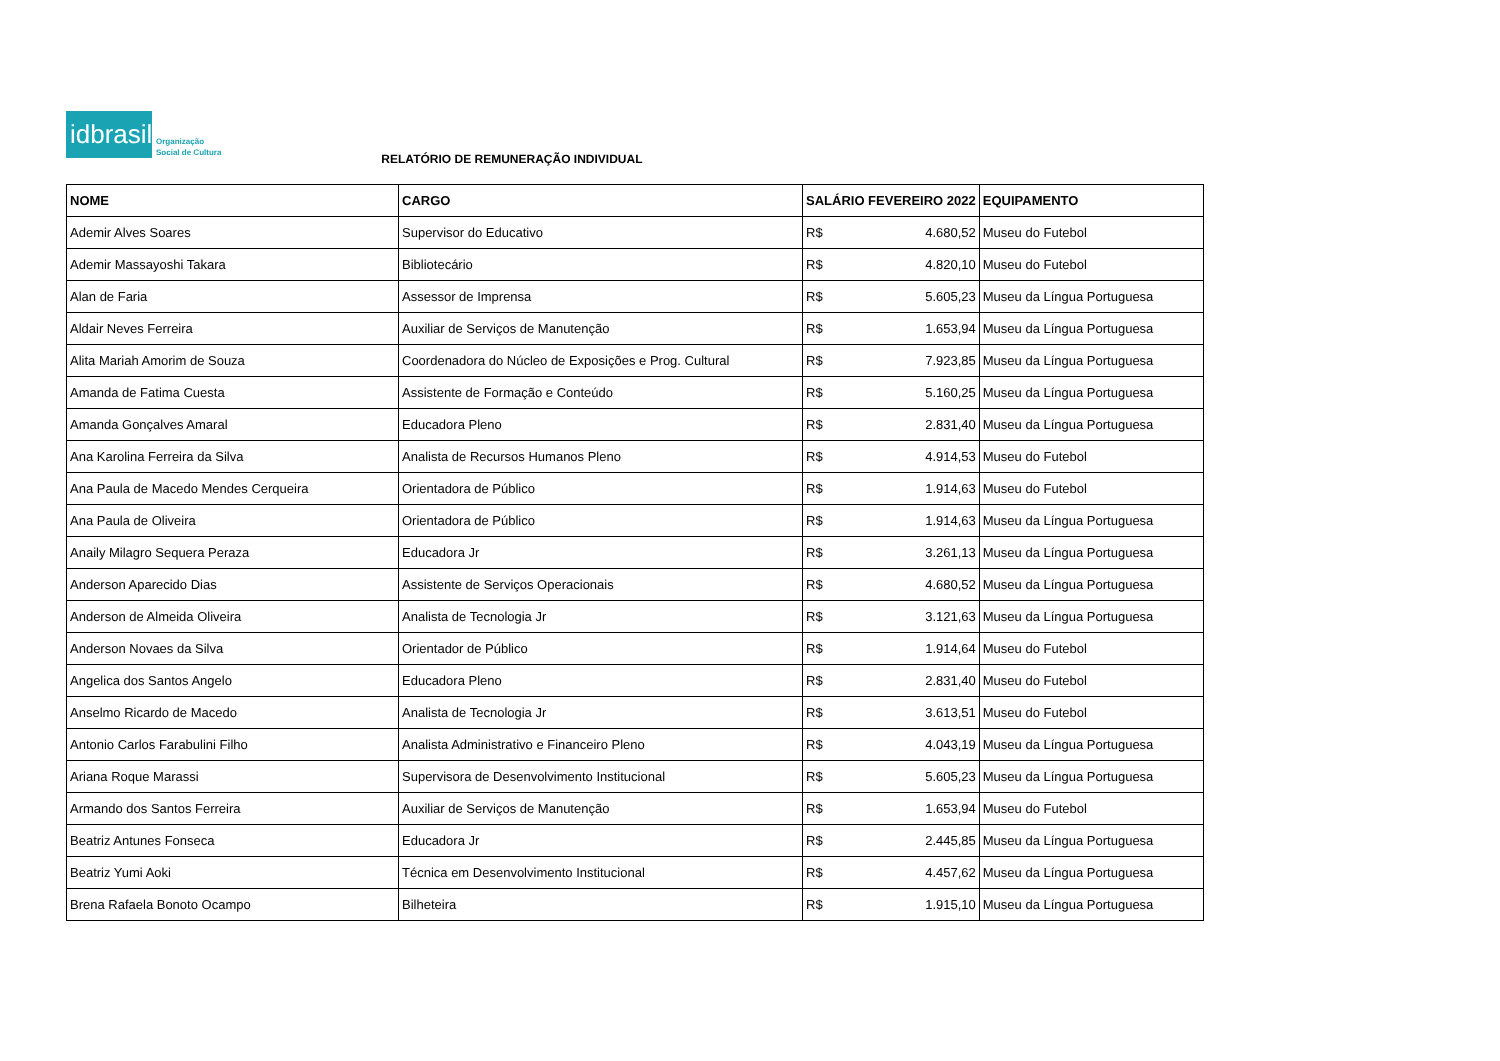idbrasil
Organização
Social de Cultura
RELATÓRIO DE REMUNERAÇÃO INDIVIDUAL
| NOME | CARGO | SALÁRIO FEVEREIRO 2022 | | EQUIPAMENTO |
| --- | --- | --- | --- | --- |
| Ademir Alves Soares | Supervisor do Educativo | R$ | 4.680,52 | Museu do Futebol |
| Ademir Massayoshi Takara | Bibliotecário | R$ | 4.820,10 | Museu do Futebol |
| Alan de Faria | Assessor de Imprensa | R$ | 5.605,23 | Museu da Língua Portuguesa |
| Aldair Neves Ferreira | Auxiliar de Serviços de Manutenção | R$ | 1.653,94 | Museu da Língua Portuguesa |
| Alita Mariah Amorim de Souza | Coordenadora do Núcleo de Exposições e Prog. Cultural | R$ | 7.923,85 | Museu da Língua Portuguesa |
| Amanda de Fatima Cuesta | Assistente de Formação e Conteúdo | R$ | 5.160,25 | Museu da Língua Portuguesa |
| Amanda Gonçalves Amaral | Educadora Pleno | R$ | 2.831,40 | Museu da Língua Portuguesa |
| Ana Karolina Ferreira da Silva | Analista de Recursos Humanos Pleno | R$ | 4.914,53 | Museu do Futebol |
| Ana Paula de Macedo Mendes Cerqueira | Orientadora de Público | R$ | 1.914,63 | Museu do Futebol |
| Ana Paula de Oliveira | Orientadora de Público | R$ | 1.914,63 | Museu da Língua Portuguesa |
| Anaily Milagro Sequera Peraza | Educadora Jr | R$ | 3.261,13 | Museu da Língua Portuguesa |
| Anderson Aparecido Dias | Assistente de Serviços Operacionais | R$ | 4.680,52 | Museu da Língua Portuguesa |
| Anderson de Almeida Oliveira | Analista de Tecnologia Jr | R$ | 3.121,63 | Museu da Língua Portuguesa |
| Anderson Novaes da Silva | Orientador de Público | R$ | 1.914,64 | Museu do Futebol |
| Angelica dos Santos Angelo | Educadora Pleno | R$ | 2.831,40 | Museu do Futebol |
| Anselmo Ricardo de Macedo | Analista de Tecnologia Jr | R$ | 3.613,51 | Museu do Futebol |
| Antonio Carlos Farabulini Filho | Analista Administrativo e Financeiro Pleno | R$ | 4.043,19 | Museu da Língua Portuguesa |
| Ariana Roque Marassi | Supervisora de Desenvolvimento Institucional | R$ | 5.605,23 | Museu da Língua Portuguesa |
| Armando dos Santos Ferreira | Auxiliar de Serviços de Manutenção | R$ | 1.653,94 | Museu do Futebol |
| Beatriz Antunes Fonseca | Educadora Jr | R$ | 2.445,85 | Museu da Língua Portuguesa |
| Beatriz Yumi Aoki | Técnica em Desenvolvimento Institucional | R$ | 4.457,62 | Museu da Língua Portuguesa |
| Brena Rafaela Bonoto Ocampo | Bilheteira | R$ | 1.915,10 | Museu da Língua Portuguesa |